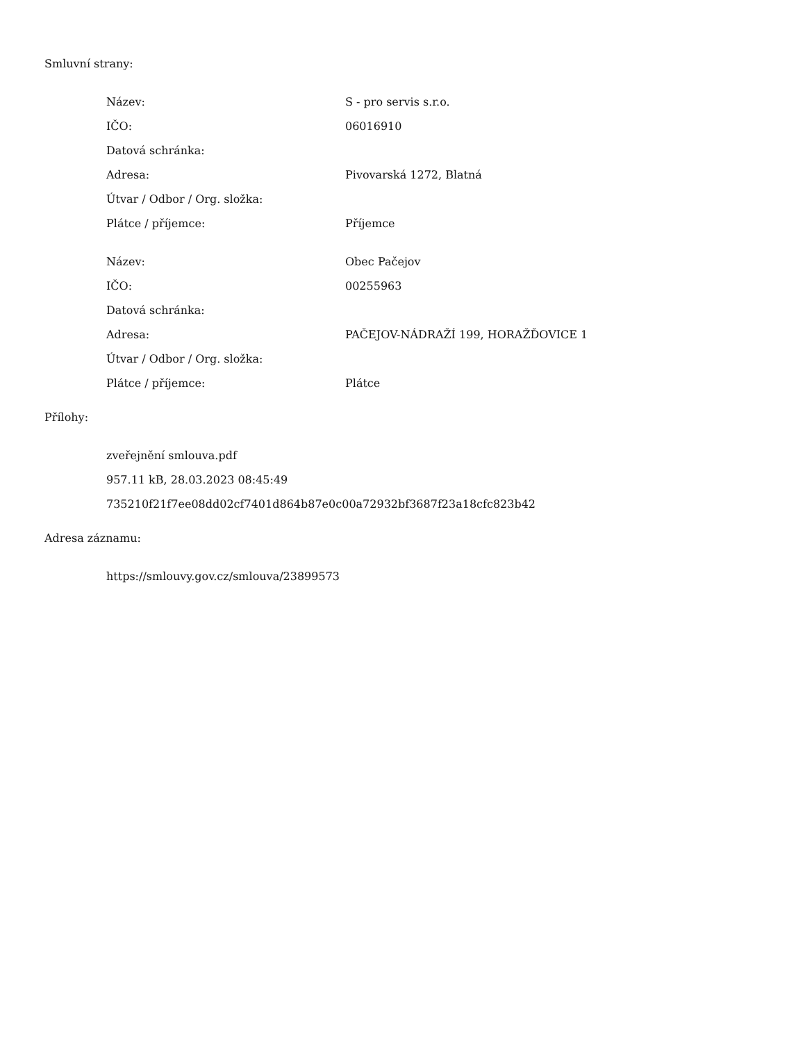Smluvní strany:
| Název: | S - pro servis s.r.o. |
| IČO: | 06016910 |
| Datová schránka: | |
| Adresa: | Pivovarská 1272, Blatná |
| Útvar / Odbor / Org. složka: | |
| Plátce / příjemce: | Příjemce |
| Název: | Obec Pačejov |
| IČO: | 00255963 |
| Datová schránka: | |
| Adresa: | PAČEJOV-NÁDRAŽÍ 199, HORAŽĎOVICE 1 |
| Útvar / Odbor / Org. složka: | |
| Plátce / příjemce: | Plátce |
Přílohy:
zveřejnění smlouva.pdf
957.11 kB, 28.03.2023 08:45:49
735210f21f7ee08dd02cf7401d864b87e0c00a72932bf3687f23a18cfc823b42
Adresa záznamu:
https://smlouvy.gov.cz/smlouva/23899573